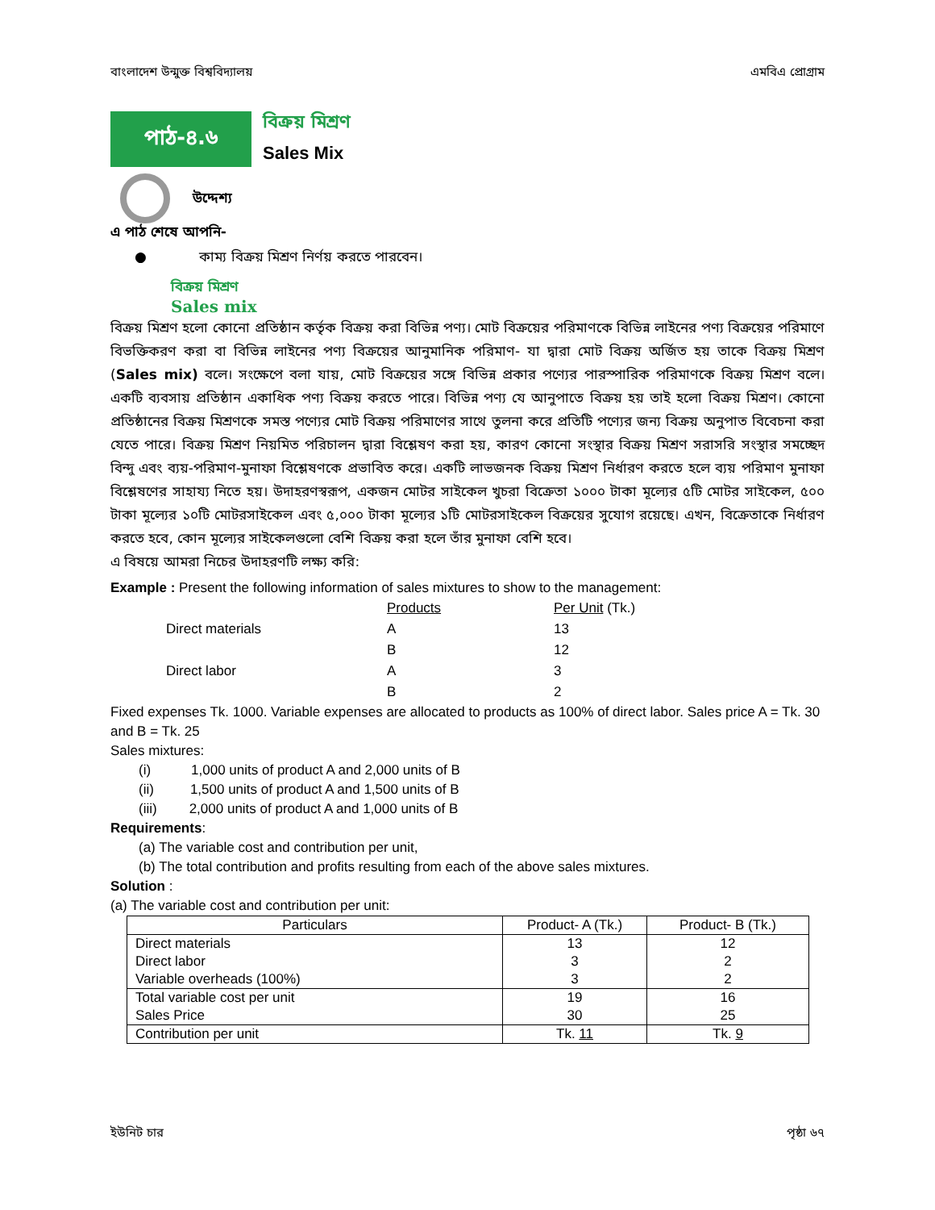বাংলাদেশ উন্মুক্ত বিশ্ববিদ্যালয় এমবিএ প্রোগ্রাম
পাঠ-৪.৬
বিক্রয় মিশ্রণ
Sales Mix
উদ্দেশ্য
এ পাঠ শেষে আপনি-
● কাম্য বিক্রয় মিশ্রণ নির্ণয় করতে পারবেন।
বিক্রয় মিশ্রণ
Sales mix
বিক্রয় মিশ্রণ হলো কোনো প্রতিষ্ঠান কর্তৃক বিক্রয় করা বিভিন্ন পণ্য। মোট বিক্রয়ের পরিমাণকে বিভিন্ন লাইনের পণ্য বিক্রয়ের পরিমাণে বিভক্তিকরণ করা বা বিভিন্ন লাইনের পণ্য বিক্রয়ের আনুমানিক পরিমাণ- যা দ্বারা মোট বিক্রয় অর্জিত হয় তাকে বিক্রয় মিশ্রণ (Sales mix) বলে। সংক্ষেপে বলা যায়, মোট বিক্রয়ের সঙ্গে বিভিন্ন প্রকার পণ্যের পারস্পারিক পরিমাণকে বিক্রয় মিশ্রণ বলে। একটি ব্যবসায় প্রতিষ্ঠান একাধিক পণ্য বিক্রয় করতে পারে। বিভিন্ন পণ্য যে আনুপাতে বিক্রয় হয় তাই হলো বিক্রয় মিশ্রণ। কোনো প্রতিষ্ঠানের বিক্রয় মিশ্রণকে সমস্ত পণ্যের মোট বিক্রয় পরিমাণের সাথে তুলনা করে প্রতিটি পণ্যের জন্য বিক্রয় অনুপাত বিবেচনা করা যেতে পারে। বিক্রয় মিশ্রণ নিয়মিত পরিচালন দ্বারা বিশ্লেষণ করা হয়, কারণ কোনো সংস্থার বিক্রয় মিশ্রণ সরাসরি সংস্থার সমচ্ছেদ বিন্দু এবং ব্যয়-পরিমাণ-মুনাফা বিশ্লেষণকে প্রভাবিত করে। একটি লাভজনক বিক্রয় মিশ্রণ নির্ধারণ করতে হলে ব্যয় পরিমাণ মুনাফা বিশ্লেষণের সাহায্য নিতে হয়। উদাহরণস্বরূপ, একজন মোটর সাইকেল খুচরা বিক্রেতা ১০০০ টাকা মূল্যের ৫টি মোটর সাইকেল, ৫০০ টাকা মূল্যের ১০টি মোটরসাইকেল এবং ৫,০০০ টাকা মূল্যের ১টি মোটরসাইকেল বিক্রয়ের সুযোগ রয়েছে। এখন, বিক্রেতাকে নির্ধারণ করতে হবে, কোন মূল্যের সাইকেলগুলো বেশি বিক্রয় করা হলে তাঁর মুনাফা বেশি হবে।
এ বিষয়ে আমরা নিচের উদাহরণটি লক্ষ্য করি:
Example : Present the following information of sales mixtures to show to the management:
| | Products | Per Unit (Tk.) |
| Direct materials | A | 13 |
| | B | 12 |
| Direct labor | A | 3 |
| | B | 2 |
Fixed expenses Tk. 1000. Variable expenses are allocated to products as 100% of direct labor. Sales price A = Tk. 30 and B = Tk. 25
Sales mixtures:
(i) 1,000 units of product A and 2,000 units of B
(ii) 1,500 units of product A and 1,500 units of B
(iii) 2,000 units of product A and 1,000 units of B
Requirements:
(a) The variable cost and contribution per unit,
(b) The total contribution and profits resulting from each of the above sales mixtures.
Solution :
(a) The variable cost and contribution per unit:
| Particulars | Product- A (Tk.) | Product- B (Tk.) |
| --- | --- | --- |
| Direct materials | 13 | 12 |
| Direct labor | 3 | 2 |
| Variable overheads (100%) | 3 | 2 |
| Total variable cost per unit | 19 | 16 |
| Sales Price | 30 | 25 |
| Contribution per unit | Tk. 11 | Tk. 9 |
ইউনিট চার পৃষ্ঠা ৬৭